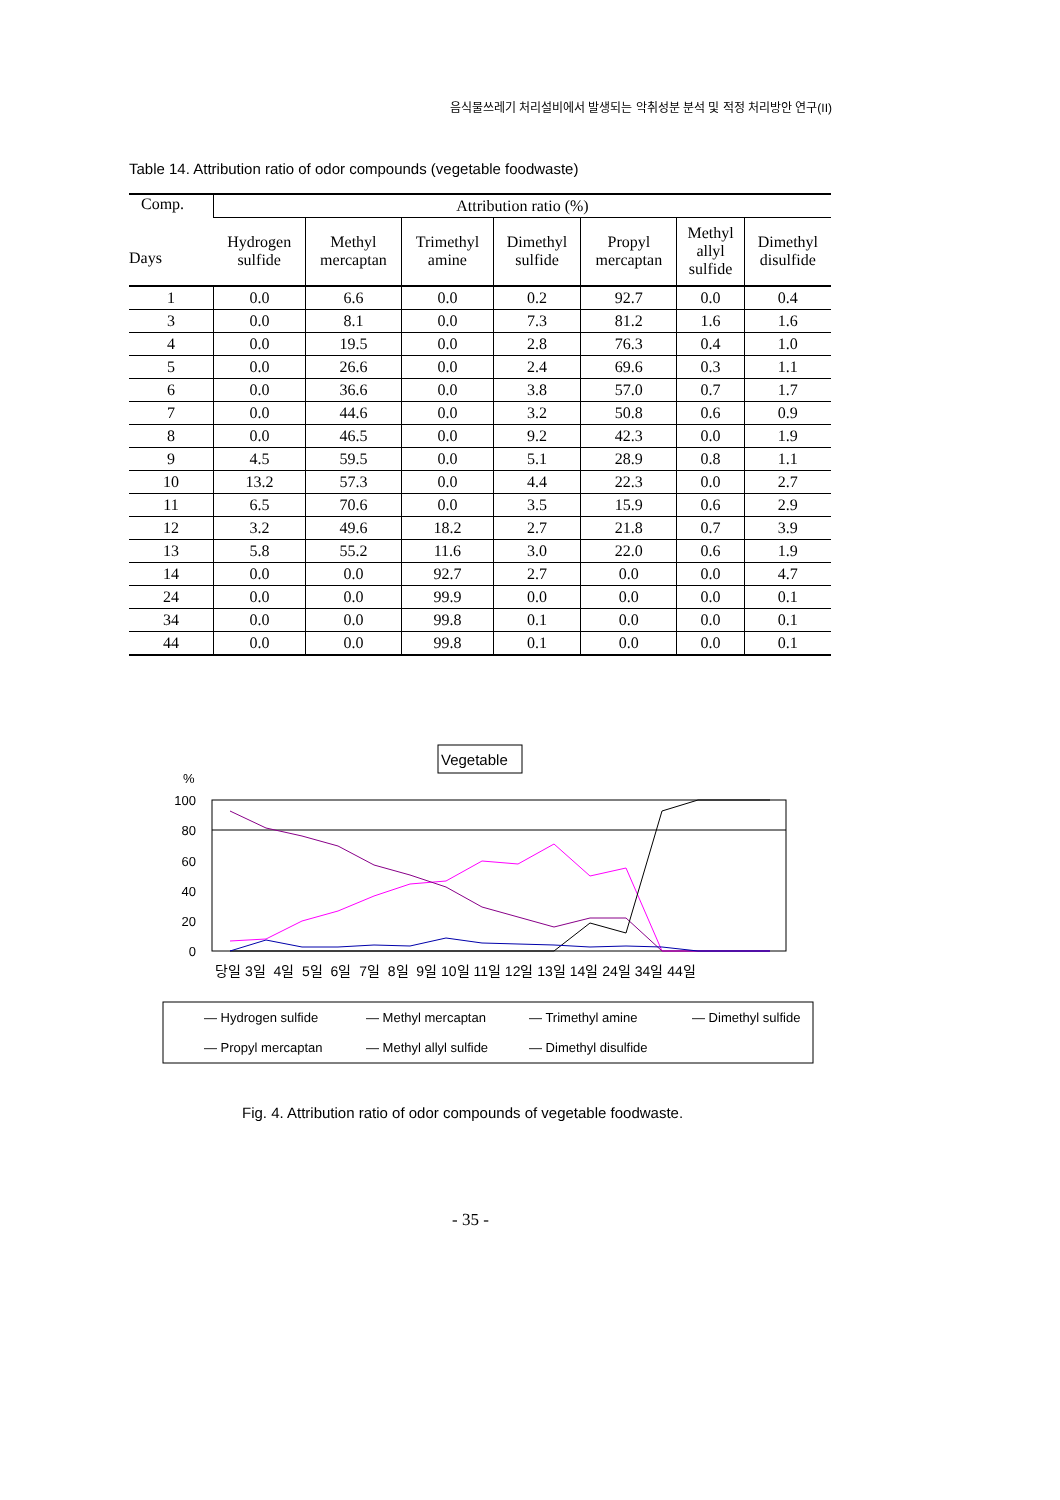음식물쓰레기 처리설비에서 발생되는 악취성분 분석 및 적정 처리방안 연구(II)
Table 14. Attribution ratio of odor compounds (vegetable foodwaste)
| Comp. Days | Attribution ratio (%) | | | | | | |
| --- | --- | --- | --- | --- | --- | --- | --- |
| | Hydrogen sulfide | Methyl mercaptan | Trimethyl amine | Dimethyl sulfide | Propyl mercaptan | Methyl allyl sulfide | Dimethyl disulfide |
| 1 | 0.0 | 6.6 | 0.0 | 0.2 | 92.7 | 0.0 | 0.4 |
| 3 | 0.0 | 8.1 | 0.0 | 7.3 | 81.2 | 1.6 | 1.6 |
| 4 | 0.0 | 19.5 | 0.0 | 2.8 | 76.3 | 0.4 | 1.0 |
| 5 | 0.0 | 26.6 | 0.0 | 2.4 | 69.6 | 0.3 | 1.1 |
| 6 | 0.0 | 36.6 | 0.0 | 3.8 | 57.0 | 0.7 | 1.7 |
| 7 | 0.0 | 44.6 | 0.0 | 3.2 | 50.8 | 0.6 | 0.9 |
| 8 | 0.0 | 46.5 | 0.0 | 9.2 | 42.3 | 0.0 | 1.9 |
| 9 | 4.5 | 59.5 | 0.0 | 5.1 | 28.9 | 0.8 | 1.1 |
| 10 | 13.2 | 57.3 | 0.0 | 4.4 | 22.3 | 0.0 | 2.7 |
| 11 | 6.5 | 70.6 | 0.0 | 3.5 | 15.9 | 0.6 | 2.9 |
| 12 | 3.2 | 49.6 | 18.2 | 2.7 | 21.8 | 0.7 | 3.9 |
| 13 | 5.8 | 55.2 | 11.6 | 3.0 | 22.0 | 0.6 | 1.9 |
| 14 | 0.0 | 0.0 | 92.7 | 2.7 | 0.0 | 0.0 | 4.7 |
| 24 | 0.0 | 0.0 | 99.9 | 0.0 | 0.0 | 0.0 | 0.1 |
| 34 | 0.0 | 0.0 | 99.8 | 0.1 | 0.0 | 0.0 | 0.1 |
| 44 | 0.0 | 0.0 | 99.8 | 0.1 | 0.0 | 0.0 | 0.1 |
Vegetable
%
100
80
60
40
20
0
당일 3일 4일 5일 6일 7일 8일 9일 10일 11일 12일 13일 14일 24일 34일 44일
— Hydrogen sulfide
— Methyl mercaptan
— Trimethyl amine
— Dimethyl sulfide
— Propyl mercaptan
— Methyl allyl sulfide
— Dimethyl disulfide
Fig. 4. Attribution ratio of odor compounds of vegetable foodwaste.
- 35 -